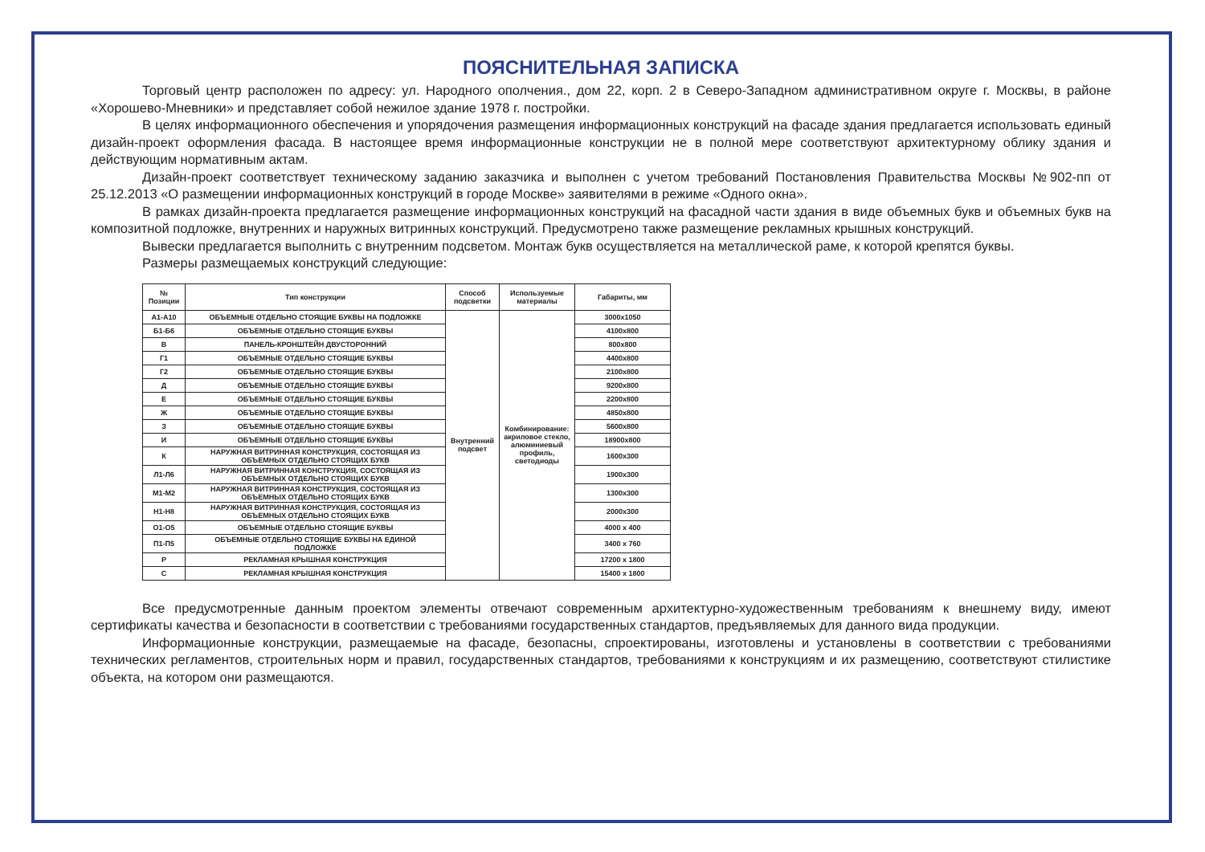ПОЯСНИТЕЛЬНАЯ ЗАПИСКА
Торговый центр расположен по адресу: ул. Народного ополчения., дом 22, корп. 2 в Северо-Западном административном округе г. Москвы, в районе «Хорошево-Мневники» и представляет собой нежилое здание 1978 г. постройки.
В целях информационного обеспечения и упорядочения размещения информационных конструкций на фасаде здания предлагается использовать единый дизайн-проект оформления фасада. В настоящее время информационные конструкции не в полной мере соответствуют архитектурному облику здания и действующим нормативным актам.
Дизайн-проект соответствует техническому заданию заказчика и выполнен с учетом требований Постановления Правительства Москвы №902-пп от 25.12.2013 «О размещении информационных конструкций в городе Москве» заявителями в режиме «Одного окна».
В рамках дизайн-проекта предлагается размещение информационных конструкций на фасадной части здания в виде объемных букв и объемных букв на композитной подложке, внутренних и наружных витринных конструкций. Предусмотрено также размещение рекламных крышных конструкций.
Вывески предлагается выполнить с внутренним подсветом. Монтаж букв осуществляется на металлической раме, к которой крепятся буквы.
Размеры размещаемых конструкций следующие:
| № Позиции | Тип конструкции | Способ подсветки | Используемые материалы | Габариты, мм |
| --- | --- | --- | --- | --- |
| А1-А10 | ОБЪЕМНЫЕ ОТДЕЛЬНО СТОЯЩИЕ БУКВЫ НА ПОДЛОЖКЕ | Внутренний подсвет | Комбинирование: акриловое стекло, алюминиевый профиль, светодиоды | 3000х1050 |
| Б1-Б6 | ОБЪЕМНЫЕ ОТДЕЛЬНО СТОЯЩИЕ БУКВЫ | | | 4100х800 |
| В | ПАНЕЛЬ-КРОНШТЕЙН ДВУСТОРОННИЙ | | | 800х800 |
| Г1 | ОБЪЕМНЫЕ ОТДЕЛЬНО СТОЯЩИЕ БУКВЫ | | | 4400х800 |
| Г2 | ОБЪЕМНЫЕ ОТДЕЛЬНО СТОЯЩИЕ БУКВЫ | | | 2100х800 |
| Д | ОБЪЕМНЫЕ ОТДЕЛЬНО СТОЯЩИЕ БУКВЫ | | | 9200х800 |
| Е | ОБЪЕМНЫЕ ОТДЕЛЬНО СТОЯЩИЕ БУКВЫ | | | 2200х800 |
| Ж | ОБЪЕМНЫЕ ОТДЕЛЬНО СТОЯЩИЕ БУКВЫ | | | 4850х800 |
| З | ОБЪЕМНЫЕ ОТДЕЛЬНО СТОЯЩИЕ БУКВЫ | | | 5600х800 |
| И | ОБЪЕМНЫЕ ОТДЕЛЬНО СТОЯЩИЕ БУКВЫ | | | 18900х800 |
| К | НАРУЖНАЯ ВИТРИННАЯ КОНСТРУКЦИЯ, СОСТОЯЩАЯ ИЗ ОБЪЕМНЫХ ОТДЕЛЬНО СТОЯЩИХ БУКВ | | | 1600х300 |
| Л1-Л6 | НАРУЖНАЯ ВИТРИННАЯ КОНСТРУКЦИЯ, СОСТОЯЩАЯ ИЗ ОБЪЕМНЫХ ОТДЕЛЬНО СТОЯЩИХ БУКВ | | | 1900х300 |
| М1-М2 | НАРУЖНАЯ ВИТРИННАЯ КОНСТРУКЦИЯ, СОСТОЯЩАЯ ИЗ ОБЪЕМНЫХ ОТДЕЛЬНО СТОЯЩИХ БУКВ | | | 1300х300 |
| Н1-Н8 | НАРУЖНАЯ ВИТРИННАЯ КОНСТРУКЦИЯ, СОСТОЯЩАЯ ИЗ ОБЪЕМНЫХ ОТДЕЛЬНО СТОЯЩИХ БУКВ | | | 2000х300 |
| О1-О5 | ОБЪЕМНЫЕ ОТДЕЛЬНО СТОЯЩИЕ БУКВЫ | | | 4000 х 400 |
| П1-П5 | ОБЪЕМНЫЕ ОТДЕЛЬНО СТОЯЩИЕ БУКВЫ НА ЕДИНОЙ ПОДЛОЖКЕ | | | 3400 х 760 |
| Р | РЕКЛАМНАЯ КРЫШНАЯ КОНСТРУКЦИЯ | | | 17200 х 1800 |
| С | РЕКЛАМНАЯ КРЫШНАЯ КОНСТРУКЦИЯ | | | 15400 х 1800 |
Все предусмотренные данным проектом элементы отвечают современным архитектурно-художественным требованиям к внешнему виду, имеют сертификаты качества и безопасности в соответствии с требованиями государственных стандартов, предъявляемых для данного вида продукции.
Информационные конструкции, размещаемые на фасаде, безопасны, спроектированы, изготовлены и установлены в соответствии с требованиями технических регламентов, строительных норм и правил, государственных стандартов, требованиями к конструкциям и их размещению, соответствуют стилистике объекта, на котором они размещаются.